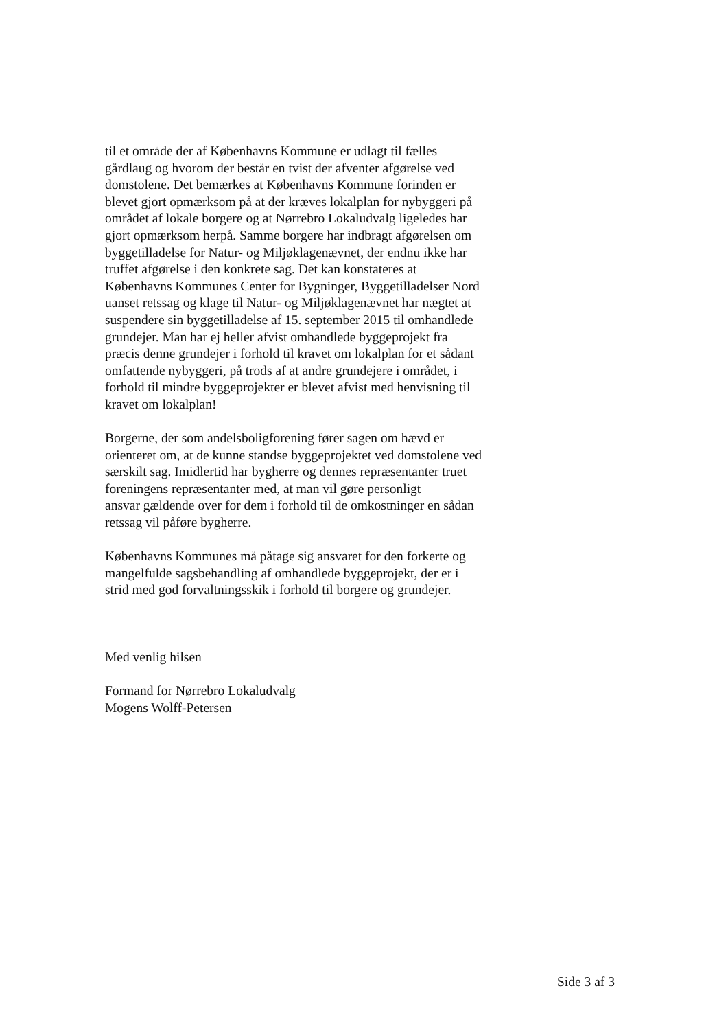til et område der af Københavns Kommune er udlagt til fælles
gårdlaug og hvorom der består en tvist der afventer afgørelse ved
domstolene. Det bemærkes at Københavns Kommune forinden er
blevet gjort opmærksom på at der kræves lokalplan for nybyggeri på
området af lokale borgere og at Nørrebro Lokaludvalg ligeledes har
gjort opmærksom herpå. Samme borgere har indbragt afgørelsen om
byggetilladelse for Natur- og Miljøklagenævnet, der endnu ikke har
truffet afgørelse i den konkrete sag. Det kan konstateres at
Københavns Kommunes Center for Bygninger, Byggetilladelser Nord
uanset retssag og klage til Natur- og Miljøklagenævnet har nægtet at
suspendere sin byggetilladelse af 15. september 2015 til omhandlede
grundejer. Man har ej heller afvist omhandlede byggeprojekt fra
præcis denne grundejer i forhold til kravet om lokalplan for et sådant
omfattende nybyggeri, på trods af at andre grundejere i området, i
forhold til mindre byggeprojekter er blevet afvist med henvisning til
kravet om lokalplan!
Borgerne, der som andelsboligforening fører sagen om hævd er
orienteret om, at de kunne standse byggeprojektet ved domstolene ved
særskilt sag. Imidlertid har bygherre og dennes repræsentanter truet
foreningens repræsentanter med, at man vil gøre personligt
ansvar gældende over for dem i forhold til de omkostninger en sådan
retssag vil påføre bygherre.
Københavns Kommunes må påtage sig ansvaret for den forkerte og
mangelfulde sagsbehandling af omhandlede byggeprojekt, der er i
strid med god forvaltningsskik i forhold til borgere og grundejer.
Med venlig hilsen
Formand for Nørrebro Lokaludvalg
Mogens Wolff-Petersen
Side 3 af 3